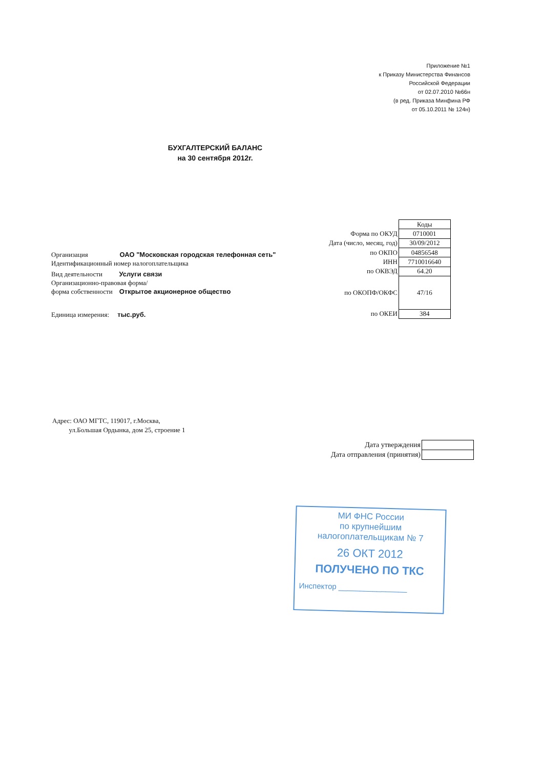Приложение №1
к Приказу Министерства Финансов
Российской Федерации
от 02.07.2010 №66н
(в ред. Приказа Минфина РФ
от 05.10.2011 № 124н)
БУХГАЛТЕРСКИЙ БАЛАНС
на 30 сентября 2012г.
Организация ОАО "Московская городская телефонная сеть"
Идентификационный номер налогоплательщика
Вид деятельности Услуги связи
Организационно-правовая форма/
форма собственности Открытое акционерное общество
Единица измерения: тыс.руб.
| | Коды |
| Форма по ОКУД | 0710001 |
| Дата (число, месяц, год) | 30/09/2012 |
| по ОКПО | 04856548 |
| ИНН | 7710016640 |
| по ОКВЭД | 64.20 |
| по ОКОПФ/ОКФС | 47/16 |
| по ОКЕИ | 384 |
Адрес: ОАО МГТС, 119017, г.Москва,
ул.Большая Ордынка, дом 25, строение 1
| Дата утверждения | |
| Дата отправления (принятия) | |
МИ ФНС России
по крупнейшим
налогоплательщикам № 7
26 ОКТ 2012
ПОЛУЧЕНО ПО ТКС
Инспектор ________________